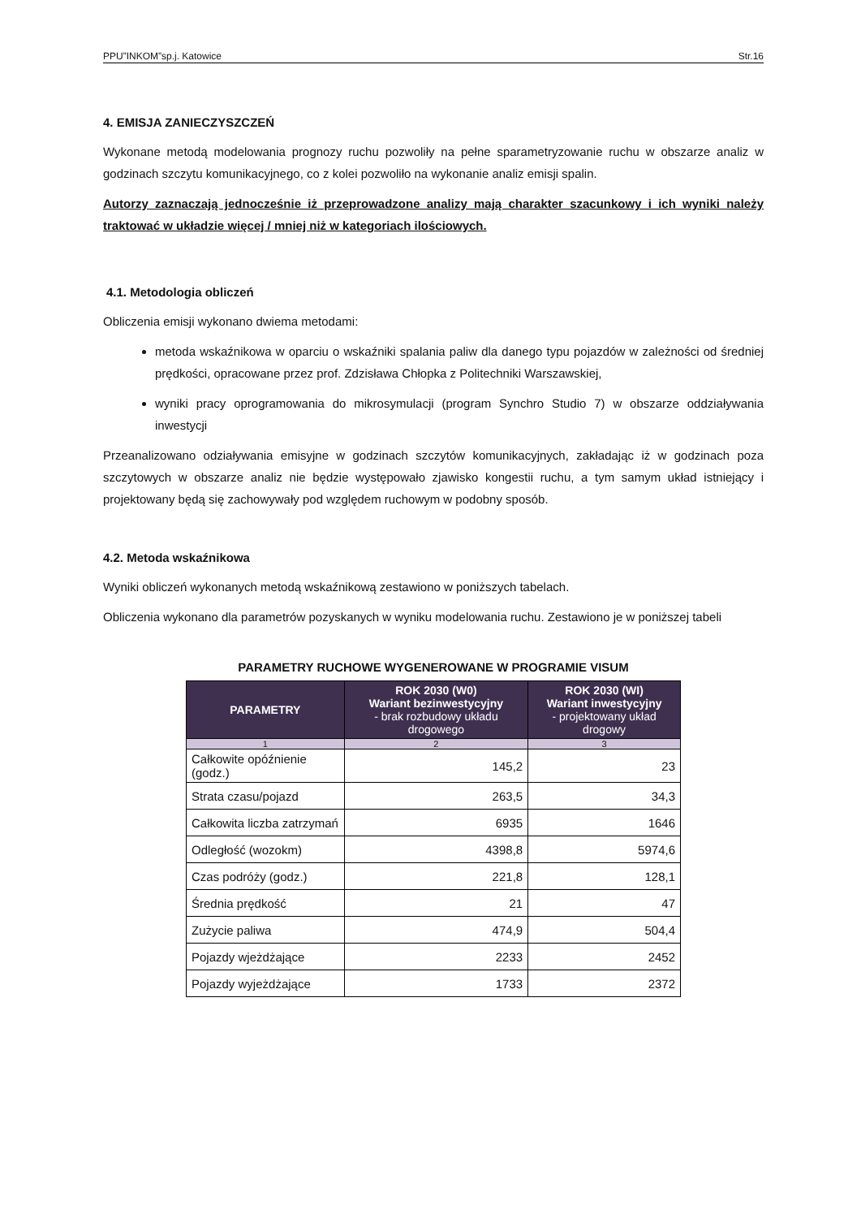PPU”INKOM”sp.j. Katowice Str.16
4. EMISJA ZANIECZYSZCZEŃ
Wykonane metodą modelowania prognozy ruchu pozwoliły na pełne sparametryzowanie ruchu w obszarze analiz w godzinach szczytu komunikacyjnego, co z kolei pozwoliło na wykonanie analiz emisji spalin.
Autorzy zaznaczają jednocześnie iż przeprowadzone analizy mają charakter szacunkowy i ich wyniki należy traktować w układzie więcej / mniej niż w kategoriach ilościowych.
4.1. Metodologia obliczeń
Obliczenia emisji wykonano dwiema metodami:
metoda wskaźnikowa w oparciu o wskaźniki spalania paliw dla danego typu pojazdów w zależności od średniej prędkości, opracowane przez prof. Zdzisława Chłopka z Politechniki Warszawskiej,
wyniki pracy oprogramowania do mikrosymulacji (program Synchro Studio 7) w obszarze oddziaływania inwestycji
Przeanalizowano odziaływania emisyjne w godzinach szczytów komunikacyjnych, zakładając iż w godzinach poza szczytowych w obszarze analiz nie będzie występowało zjawisko kongestii ruchu, a tym samym układ istniejący i projektowany będą się zachowywały pod względem ruchowym w podobny sposób.
4.2. Metoda wskaźnikowa
Wyniki obliczeń wykonanych metodą wskaźnikową zestawiono w poniższych tabelach.
Obliczenia wykonano dla parametrów pozyskanych w wyniku modelowania ruchu. Zestawiono je w poniższej tabeli
PARAMETRY RUCHOWE WYGENEROWANE W PROGRAMIE VISUM
| PARAMETRY | ROK 2030 (W0) Wariant bezinwestycyjny - brak rozbudowy układu drogowego | ROK 2030 (WI) Wariant inwestycyjny - projektowany układ drogowy |
| --- | --- | --- |
| 1 | 2 | 3 |
| Całkowite opóźnienie (godz.) | 145,2 | 23 |
| Strata czasu/pojazd | 263,5 | 34,3 |
| Całkowita liczba zatrzymań | 6935 | 1646 |
| Odległość (wozokm) | 4398,8 | 5974,6 |
| Czas podróży (godz.) | 221,8 | 128,1 |
| Średnia prędkość | 21 | 47 |
| Zużycie paliwa | 474,9 | 504,4 |
| Pojazdy wjeżdżające | 2233 | 2452 |
| Pojazdy wyjeżdżające | 1733 | 2372 |